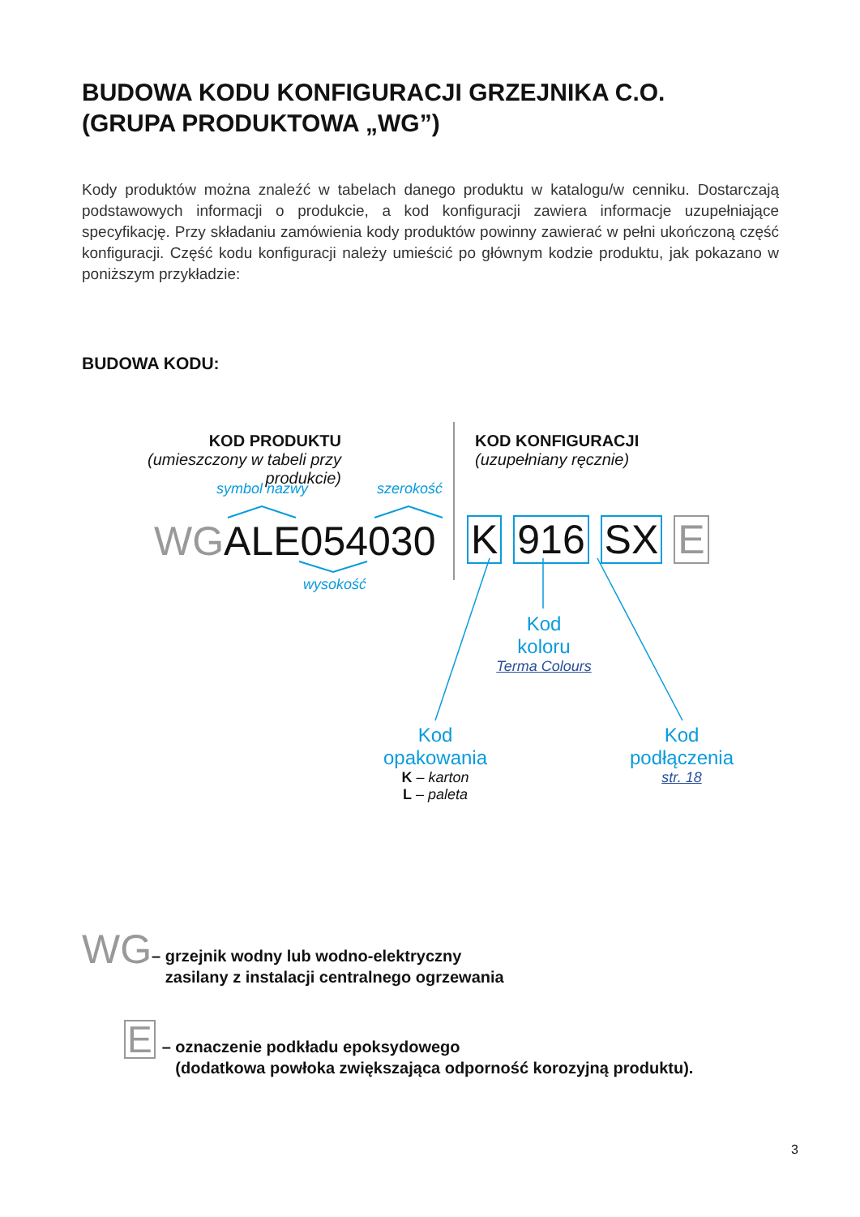BUDOWA KODU KONFIGURACJI GRZEJNIKA C.O.
(GRUPA PRODUKTOWA „WG”)
Kody produktów można znaleźć w tabelach danego produktu w katalogu/w cenniku. Dostarczają podstawowych informacji o produkcie, a kod konfiguracji zawiera informacje uzupełniające specyfikację. Przy składaniu zamówienia kody produktów powinny zawierać w pełni ukończoną część konfiguracji. Część kodu konfiguracji należy umieścić po głównym kodzie produktu, jak pokazano w poniższym przykładzie:
BUDOWA KODU:
KOD PRODUKTU
(umieszczony w tabeli przy produkcie)
KOD KONFIGURACJI
(uzupełniany ręcznie)
symbol nazwy szerokość
WGALE054030 K 916 SX E
wysokość
Kod
koloru
Terma Colours
Kod
opakowania
K – karton
L – paleta
Kod
podłączenia
str. 18
WG
– grzejnik wodny lub wodno-elektryczny
zasilany z instalacji centralnego ogrzewania
E
– oznaczenie podkładu epoksydowego
(dodatkowa powłoka zwiększająca odporność korozyjną produktu).
3